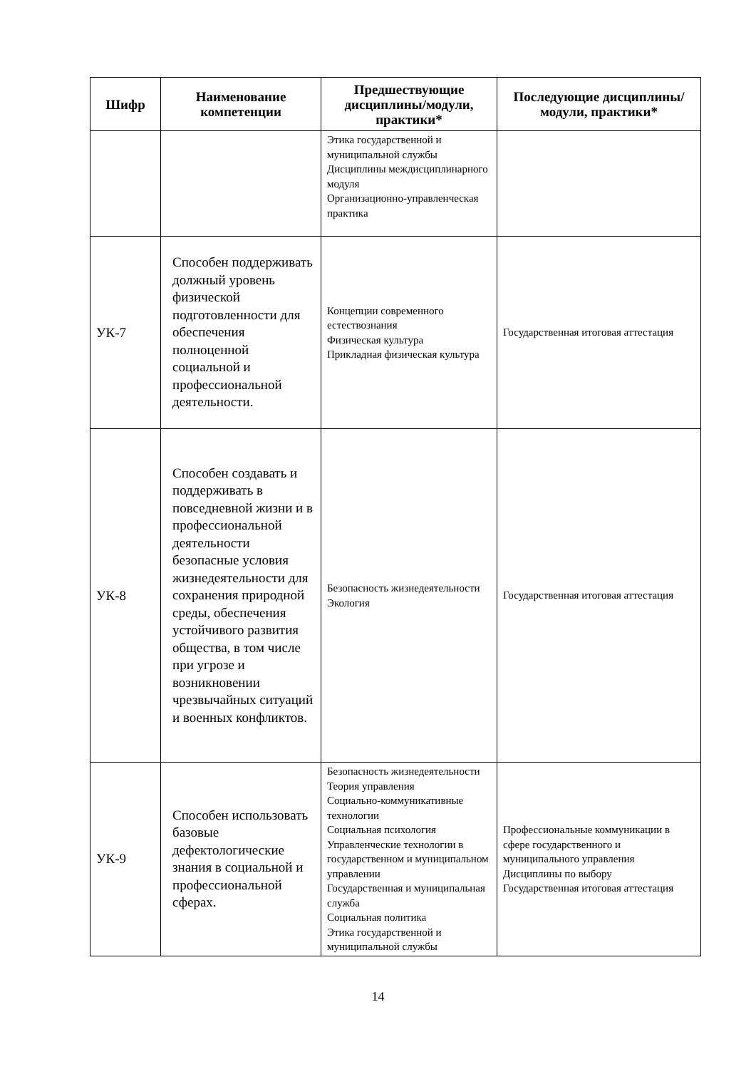| Шифр | Наименование компетенции | Предшествующие дисциплины/модули, практики* | Последующие дисциплины/модули, практики* |
| --- | --- | --- | --- |
| | | Этика государственной и муниципальной службы Дисциплины междисциплинарного модуля Организационно-управленческая практика | |
| УК-7 | Способен поддерживать должный уровень физической подготовленности для обеспечения полноценной социальной и профессиональной деятельности. | Концепции современного естествознания Физическая культура Прикладная физическая культура | Государственная итоговая аттестация |
| УК-8 | Способен создавать и поддерживать в повседневной жизни и в профессиональной деятельности безопасные условия жизнедеятельности для сохранения природной среды, обеспечения устойчивого развития общества, в том числе при угрозе и возникновении чрезвычайных ситуаций и военных конфликтов. | Безопасность жизнедеятельности Экология | Государственная итоговая аттестация |
| УК-9 | Способен использовать базовые дефектологические знания в социальной и профессиональной сферах. | Безопасность жизнедеятельности Теория управления Социально-коммуникативные технологии Социальная психология Управленческие технологии в государственном и муниципальном управлении Государственная и муниципальная служба Социальная политика Этика государственной и муниципальной службы | Профессиональные коммуникации в сфере государственного и муниципального управления Дисциплины по выбору Государственная итоговая аттестация |
14